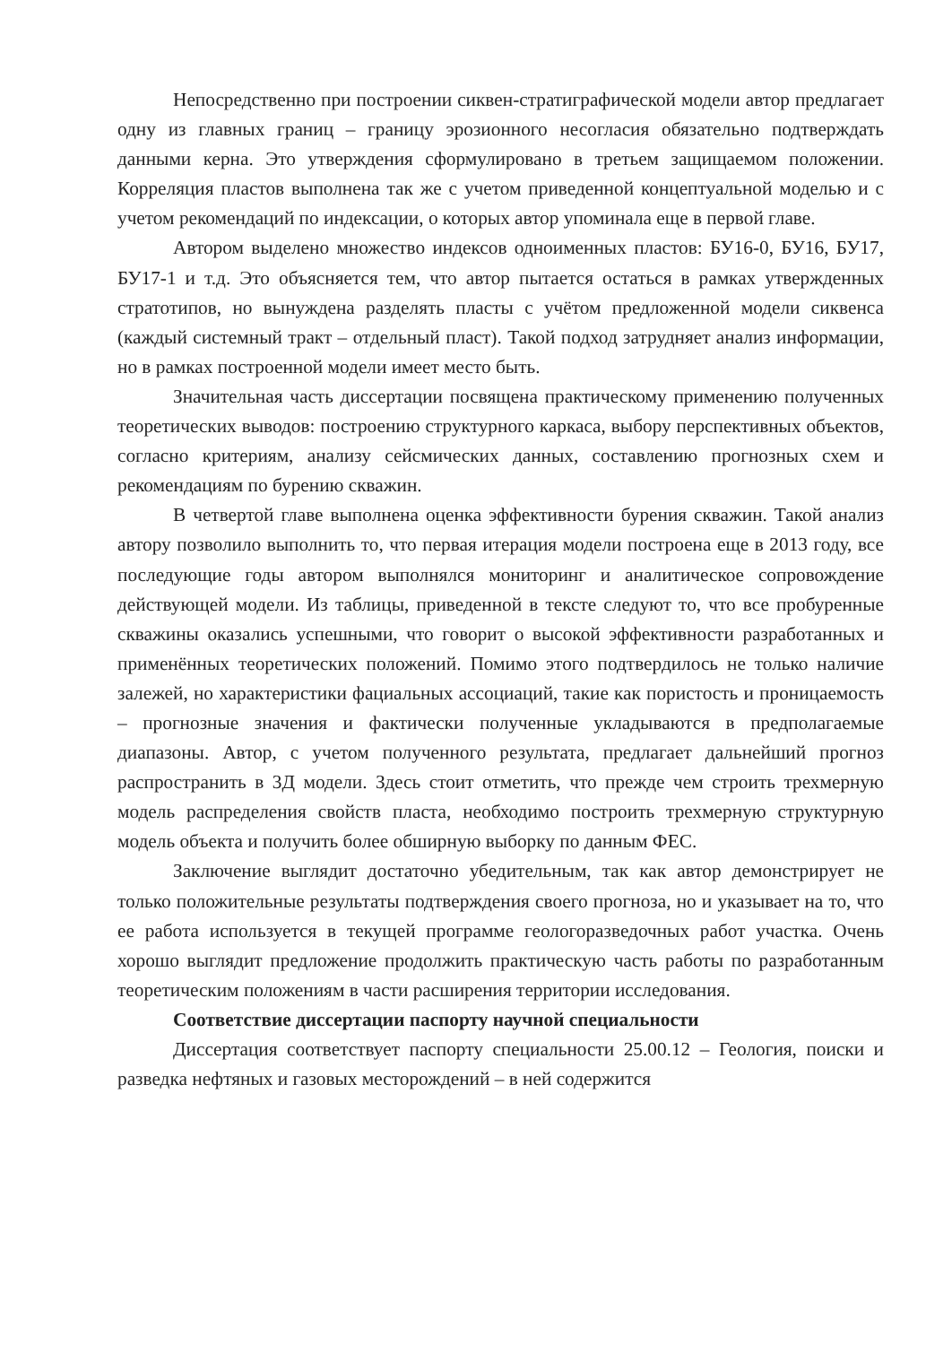Непосредственно при построении сиквен-стратиграфической модели автор предлагает одну из главных границ – границу эрозионного несогласия обязательно подтверждать данными керна. Это утверждения сформулировано в третьем защищаемом положении. Корреляция пластов выполнена так же с учетом приведенной концептуальной моделью и с учетом рекомендаций по индексации, о которых автор упоминала еще в первой главе.
Автором выделено множество индексов одноименных пластов: БУ16-0, БУ16, БУ17, БУ17-1 и т.д. Это объясняется тем, что автор пытается остаться в рамках утвержденных стратотипов, но вынуждена разделять пласты с учётом предложенной модели сиквенса (каждый системный тракт – отдельный пласт). Такой подход затрудняет анализ информации, но в рамках построенной модели имеет место быть.
Значительная часть диссертации посвящена практическому применению полученных теоретических выводов: построению структурного каркаса, выбору перспективных объектов, согласно критериям, анализу сейсмических данных, составлению прогнозных схем и рекомендациям по бурению скважин.
В четвертой главе выполнена оценка эффективности бурения скважин. Такой анализ автору позволило выполнить то, что первая итерация модели построена еще в 2013 году, все последующие годы автором выполнялся мониторинг и аналитическое сопровождение действующей модели. Из таблицы, приведенной в тексте следуют то, что все пробуренные скважины оказались успешными, что говорит о высокой эффективности разработанных и применённых теоретических положений. Помимо этого подтвердилось не только наличие залежей, но характеристики фациальных ассоциаций, такие как пористость и проницаемость – прогнозные значения и фактически полученные укладываются в предполагаемые диапазоны. Автор, с учетом полученного результата, предлагает дальнейший прогноз распространить в 3Д модели. Здесь стоит отметить, что прежде чем строить трехмерную модель распределения свойств пласта, необходимо построить трехмерную структурную модель объекта и получить более обширную выборку по данным ФЕС.
Заключение выглядит достаточно убедительным, так как автор демонстрирует не только положительные результаты подтверждения своего прогноза, но и указывает на то, что ее работа используется в текущей программе геологоразведочных работ участка. Очень хорошо выглядит предложение продолжить практическую часть работы по разработанным теоретическим положениям в части расширения территории исследования.
Соответствие диссертации паспорту научной специальности
Диссертация соответствует паспорту специальности 25.00.12 – Геология, поиски и разведка нефтяных и газовых месторождений – в ней содержится